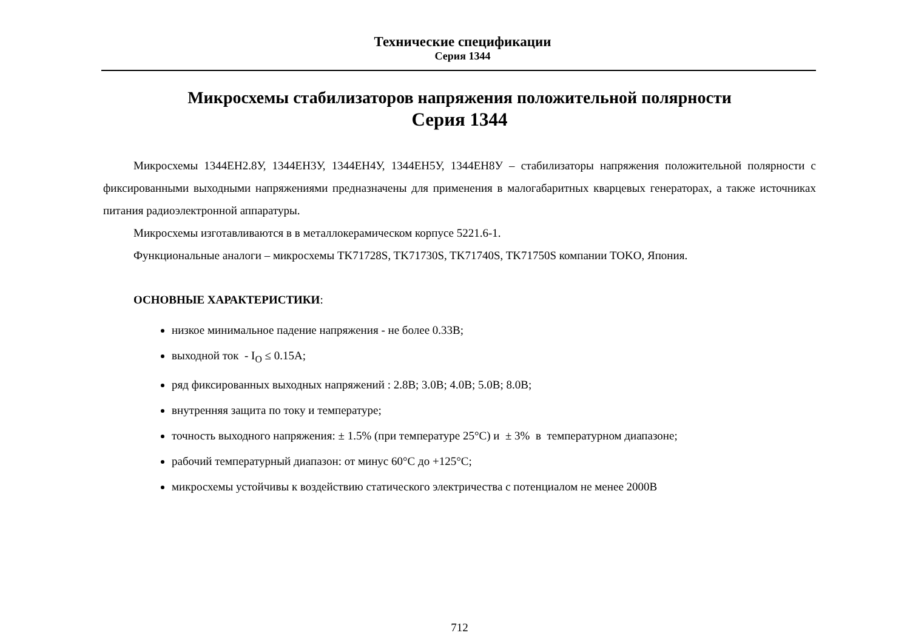Технические спецификации
Серия 1344
Микросхемы стабилизаторов напряжения положительной полярности
Серия 1344
Микросхемы 1344ЕН2.8У, 1344ЕН3У, 1344ЕН4У, 1344ЕН5У, 1344ЕН8У – стабилизаторы напряжения положительной полярности с фиксированными выходными напряжениями предназначены для применения в малогабаритных кварцевых генераторах, а также источниках питания радиоэлектронной аппаратуры.
Микросхемы изготавливаются в в металлокерамическом корпусе 5221.6-1.
Функциональные аналоги – микросхемы TK71728S, TK71730S, TK71740S, TK71750S компании TOKO, Япония.
ОСНОВНЫЕ ХАРАКТЕРИСТИКИ:
низкое минимальное падение напряжения - не более 0.33В;
выходной ток - I<sub>O</sub> ≤ 0.15А;
ряд фиксированных выходных напряжений : 2.8В; 3.0В; 4.0В; 5.0В; 8.0В;
внутренняя защита по току и температуре;
точность выходного напряжения: ± 1.5% (при температуре 25°С) и ± 3% в температурном диапазоне;
рабочий температурный диапазон: от минус 60°С до +125°С;
микросхемы устойчивы к воздействию статического электричества с потенциалом не менее 2000В
712